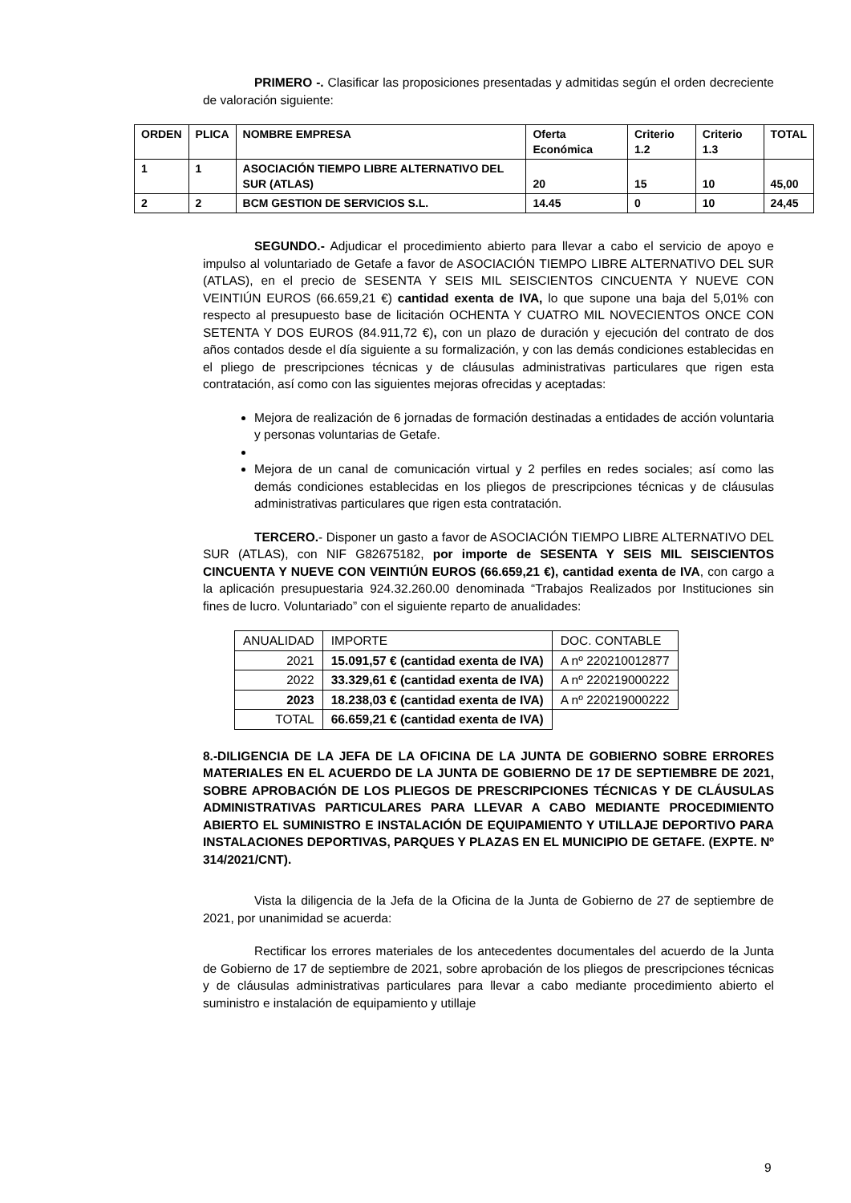PRIMERO -. Clasificar las proposiciones presentadas y admitidas según el orden decreciente de valoración siguiente:
| ORDEN | PLICA | NOMBRE EMPRESA | Oferta Económica | Criterio 1.2 | Criterio 1.3 | TOTAL |
| --- | --- | --- | --- | --- | --- | --- |
| 1 | 1 | ASOCIACIÓN TIEMPO LIBRE ALTERNATIVO DEL SUR (ATLAS) | 20 | 15 | 10 | 45,00 |
| 2 | 2 | BCM GESTION DE SERVICIOS S.L. | 14.45 | 0 | 10 | 24,45 |
SEGUNDO.- Adjudicar el procedimiento abierto para llevar a cabo el servicio de apoyo e impulso al voluntariado de Getafe a favor de ASOCIACIÓN TIEMPO LIBRE ALTERNATIVO DEL SUR (ATLAS), en el precio de SESENTA Y SEIS MIL SEISCIENTOS CINCUENTA Y NUEVE CON VEINTIÚN EUROS (66.659,21 €) cantidad exenta de IVA, lo que supone una baja del 5,01% con respecto al presupuesto base de licitación OCHENTA Y CUATRO MIL NOVECIENTOS ONCE CON SETENTA Y DOS EUROS (84.911,72 €), con un plazo de duración y ejecución del contrato de dos años contados desde el día siguiente a su formalización, y con las demás condiciones establecidas en el pliego de prescripciones técnicas y de cláusulas administrativas particulares que rigen esta contratación, así como con las siguientes mejoras ofrecidas y aceptadas:
Mejora de realización de 6 jornadas de formación destinadas a entidades de acción voluntaria y personas voluntarias de Getafe.
Mejora de un canal de comunicación virtual y 2 perfiles en redes sociales; así como las demás condiciones establecidas en los pliegos de prescripciones técnicas y de cláusulas administrativas particulares que rigen esta contratación.
TERCERO.- Disponer un gasto a favor de ASOCIACIÓN TIEMPO LIBRE ALTERNATIVO DEL SUR (ATLAS), con NIF G82675182, por importe de SESENTA Y SEIS MIL SEISCIENTOS CINCUENTA Y NUEVE CON VEINTIÚN EUROS (66.659,21 €), cantidad exenta de IVA, con cargo a la aplicación presupuestaria 924.32.260.00 denominada “Trabajos Realizados por Instituciones sin fines de lucro. Voluntariado” con el siguiente reparto de anualidades:
| ANUALIDAD | IMPORTE | DOC. CONTABLE |
| 2021 | 15.091,57 € (cantidad exenta de IVA) | A nº 220210012877 |
| 2022 | 33.329,61 € (cantidad exenta de IVA) | A nº 220219000222 |
| 2023 | 18.238,03 € (cantidad exenta de IVA) | A nº 220219000222 |
| TOTAL | 66.659,21 € (cantidad exenta de IVA) | |
8.-DILIGENCIA DE LA JEFA DE LA OFICINA DE LA JUNTA DE GOBIERNO SOBRE ERRORES MATERIALES EN EL ACUERDO DE LA JUNTA DE GOBIERNO DE 17 DE SEPTIEMBRE DE 2021, SOBRE APROBACIÓN DE LOS PLIEGOS DE PRESCRIPCIONES TÉCNICAS Y DE CLÁUSULAS ADMINISTRATIVAS PARTICULARES PARA LLEVAR A CABO MEDIANTE PROCEDIMIENTO ABIERTO EL SUMINISTRO E INSTALACIÓN DE EQUIPAMIENTO Y UTILLAJE DEPORTIVO PARA INSTALACIONES DEPORTIVAS, PARQUES Y PLAZAS EN EL MUNICIPIO DE GETAFE. (EXPTE. Nº 314/2021/CNT).
Vista la diligencia de la Jefa de la Oficina de la Junta de Gobierno de 27 de septiembre de 2021, por unanimidad se acuerda:
Rectificar los errores materiales de los antecedentes documentales del acuerdo de la Junta de Gobierno de 17 de septiembre de 2021, sobre aprobación de los pliegos de prescripciones técnicas y de cláusulas administrativas particulares para llevar a cabo mediante procedimiento abierto el suministro e instalación de equipamiento y utillaje
9